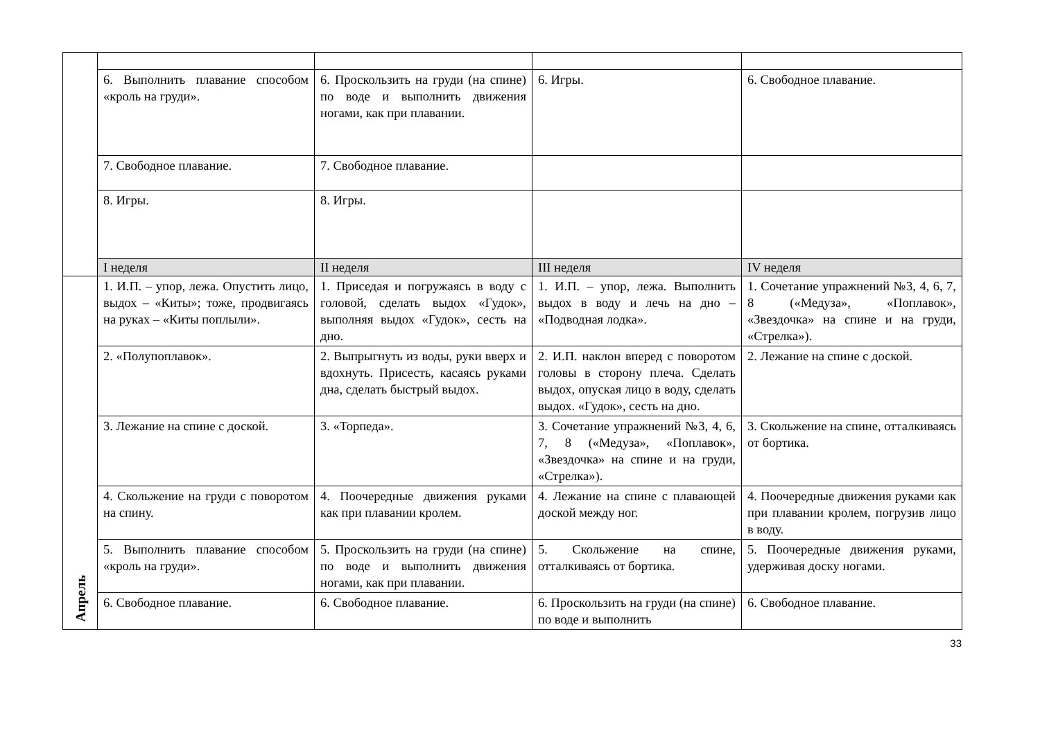| | 6. Выполнить плавание способом «кроль на груди». | 6. Проскользить на груди (на спине) по воде и выполнить движения ногами, как при плавании. | 6. Игры. | 6. Свободное плавание. |
| | 7. Свободное плавание. | 7. Свободное плавание. | | |
| | 8. Игры. | 8. Игры. | | |
| | I неделя | II неделя | III неделя | IV неделя |
| Апрель | 1. И.П. – упор, лежа. Опустить лицо, выдох – «Киты»; тоже, продвигаясь на руках – «Киты поплыли». | 1. Приседая и погружаясь в воду с головой, сделать выдох «Гудок», выполняя выдох «Гудок», сесть на дно. | 1. И.П. – упор, лежа. Выполнить выдох в воду и лечь на дно – «Подводная лодка». | 1. Сочетание упражнений №3, 4, 6, 7, 8 («Медуза», «Поплавок», «Звездочка» на спине и на груди, «Стрелка»). |
| | 2. «Полупоплавок». | 2. Выпрыгнуть из воды, руки вверх и вдохнуть. Присесть, касаясь руками дна, сделать быстрый выдох. | 2. И.П. наклон вперед с поворотом головы в сторону плеча. Сделать выдох, опуская лицо в воду, сделать выдох. «Гудок», сесть на дно. | 2. Лежание на спине с доской. |
| | 3. Лежание на спине с доской. | 3. «Торпеда». | 3. Сочетание упражнений №3, 4, 6, 7, 8 («Медуза», «Поплавок», «Звездочка» на спине и на груди, «Стрелка»). | 3. Скольжение на спине, отталкиваясь от бортика. |
| | 4. Скольжение на груди с поворотом на спину. | 4. Поочередные движения руками как при плавании кролем. | 4. Лежание на спине с плавающей доской между ног. | 4. Поочередные движения руками как при плавании кролем, погрузив лицо в воду. |
| | 5. Выполнить плавание способом «кроль на груди». | 5. Проскользить на груди (на спине) по воде и выполнить движения ногами, как при плавании. | 5. Скольжение на спине, отталкиваясь от бортика. | 5. Поочередные движения руками, удерживая доску ногами. |
| | 6. Свободное плавание. | 6. Свободное плавание. | 6. Проскользить на груди (на спине) по воде и выполнить | 6. Свободное плавание. |
33